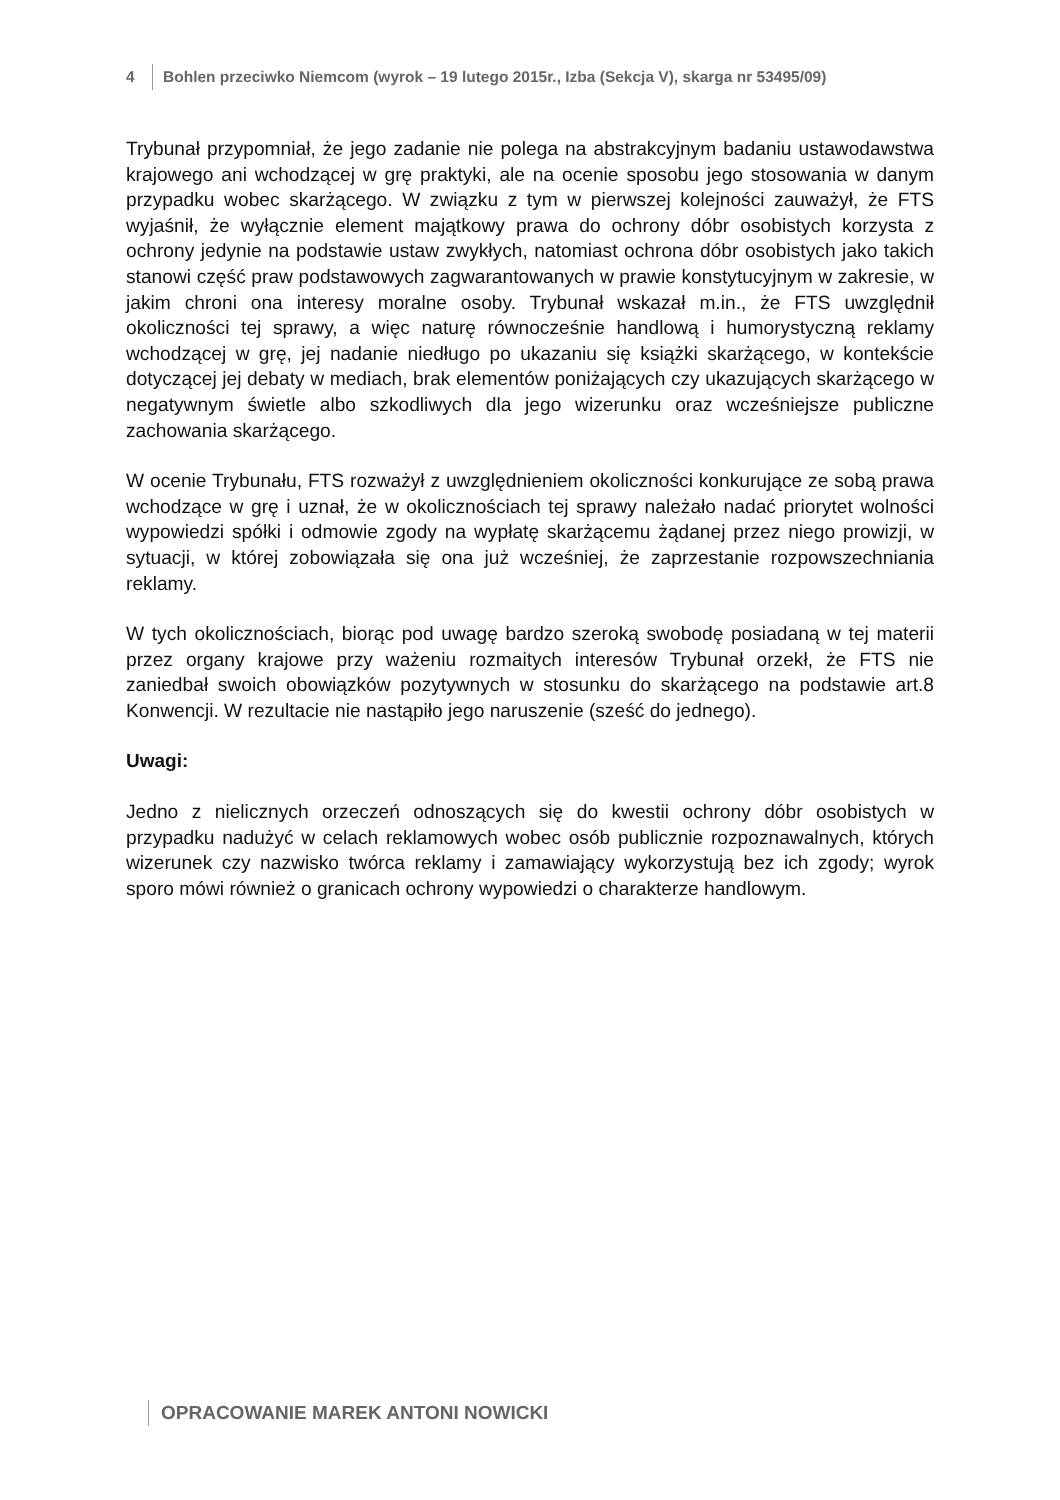4 Bohlen przeciwko Niemcom (wyrok – 19 lutego 2015r., Izba (Sekcja V), skarga nr 53495/09)
Trybunał przypomniał, że jego zadanie nie polega na abstrakcyjnym badaniu ustawodawstwa krajowego ani wchodzącej w grę praktyki, ale na ocenie sposobu jego stosowania w danym przypadku wobec skarżącego. W związku z tym w pierwszej kolejności zauważył, że FTS wyjaśnił, że wyłącznie element majątkowy prawa do ochrony dóbr osobistych korzysta z ochrony jedynie na podstawie ustaw zwykłych, natomiast ochrona dóbr osobistych jako takich stanowi część praw podstawowych zagwarantowanych w prawie konstytucyjnym w zakresie, w jakim chroni ona interesy moralne osoby. Trybunał wskazał m.in., że FTS uwzględnił okoliczności tej sprawy, a więc naturę równocześnie handlową i humorystyczną reklamy wchodzącej w grę, jej nadanie niedługo po ukazaniu się książki skarżącego, w kontekście dotyczącej jej debaty w mediach, brak elementów poniżających czy ukazujących skarżącego w negatywnym świetle albo szkodliwych dla jego wizerunku oraz wcześniejsze publiczne zachowania skarżącego.
W ocenie Trybunału, FTS rozważył z uwzględnieniem okoliczności konkurujące ze sobą prawa wchodzące w grę i uznał, że w okolicznościach tej sprawy należało nadać priorytet wolności wypowiedzi spółki i odmowie zgody na wypłatę skarżącemu żądanej przez niego prowizji, w sytuacji, w której zobowiązała się ona już wcześniej, że zaprzestanie rozpowszechniania reklamy.
W tych okolicznościach, biorąc pod uwagę bardzo szeroką swobodę posiadaną w tej materii przez organy krajowe przy ważeniu rozmaitych interesów Trybunał orzekł, że FTS nie zaniedbał swoich obowiązków pozytywnych w stosunku do skarżącego na podstawie art.8 Konwencji. W rezultacie nie nastąpiło jego naruszenie (sześć do jednego).
Uwagi:
Jedno z nielicznych orzeczeń odnoszących się do kwestii ochrony dóbr osobistych w przypadku nadużyć w celach reklamowych wobec osób publicznie rozpoznawalnych, których wizerunek czy nazwisko twórca reklamy i zamawiający wykorzystują bez ich zgody; wyrok sporo mówi również o granicach ochrony wypowiedzi o charakterze handlowym.
OPRACOWANIE MAREK ANTONI NOWICKI